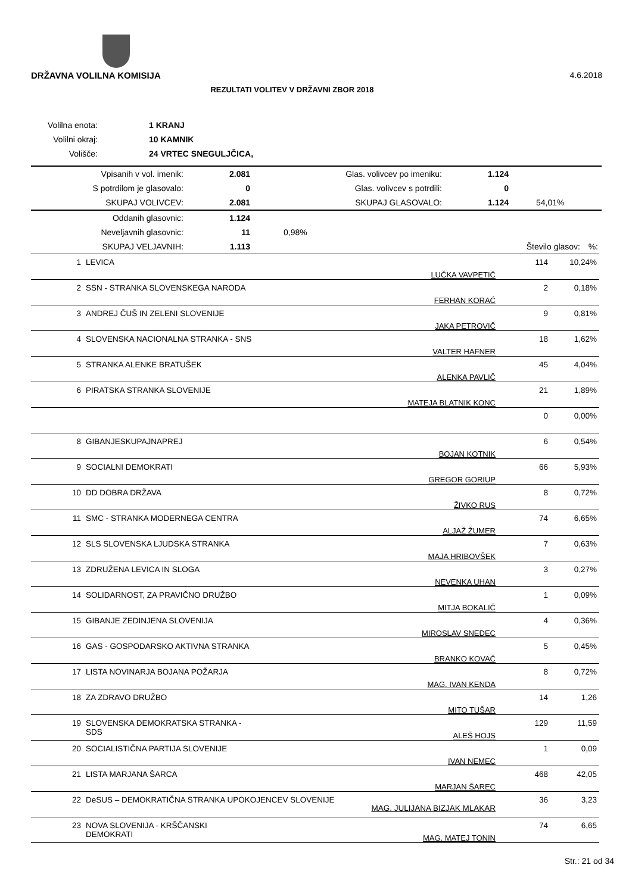DRŽAVNA VOLILNA KOMISIJA 4.6.2018
REZULTATI VOLITEV V DRŽAVNI ZBOR 2018
| Volilna enota: | 1 KRANJ |
| Volilni okraj: | 10 KAMNIK |
| Volišče: | 24 VRTEC SNEGULJČICA, |
| Vpisanih v vol. imenik: | 2.081 | Glas. volivcev po imeniku: | 1.124 | |
| S potrdilom je glasovalo: | 0 | Glas. volivcev s potrdili: | 0 | |
| SKUPAJ VOLIVCEV: | 2.081 | SKUPAJ GLASOVALO: | 1.124 | 54,01% |
| Oddanih glasovnic: | 1.124 | | | |
| Neveljavnih glasovnic: | 11 | 0,98% | | |
| SKUPAJ VELJAVNIH: | 1.113 | | Število glasov: | %: |
| 1 | LEVICA | LUČKA VAVPETIČ | 114 | 10,24% |
| 2 | SSN - STRANKA SLOVENSKEGA NARODA | FERHAN KORAĆ | 2 | 0,18% |
| 3 | ANDREJ ČUŠ IN ZELENI SLOVENIJE | JAKA PETROVIČ | 9 | 0,81% |
| 4 | SLOVENSKA NACIONALNA STRANKA - SNS | VALTER HAFNER | 18 | 1,62% |
| 5 | STRANKA ALENKE BRATUŠEK | ALENKA PAVLIČ | 45 | 4,04% |
| 6 | PIRATSKA STRANKA SLOVENIJE | MATEJA BLATNIK KONC | 21 | 1,89% |
| | | | 0 | 0,00% |
| 8 | GIBANJESKUPAJNAPREJ | BOJAN KOTNIK | 6 | 0,54% |
| 9 | SOCIALNI DEMOKRATI | GREGOR GORIUP | 66 | 5,93% |
| 10 | DD DOBRA DRŽAVA | ŽIVKO RUS | 8 | 0,72% |
| 11 | SMC - STRANKA MODERNEGA CENTRA | ALJAŽ ŽUMER | 74 | 6,65% |
| 12 | SLS SLOVENSKA LJUDSKA STRANKA | MAJA HRIBOVŠEK | 7 | 0,63% |
| 13 | ZDRUŽENA LEVICA IN SLOGA | NEVENKA UHAN | 3 | 0,27% |
| 14 | SOLIDARNOST, ZA PRAVIČNO DRUŽBO | MITJA BOKALIČ | 1 | 0,09% |
| 15 | GIBANJE ZEDINJENA SLOVENIJA | MIROSLAV SNEDEC | 4 | 0,36% |
| 16 | GAS - GOSPODARSKO AKTIVNA STRANKA | BRANKO KOVAČ | 5 | 0,45% |
| 17 | LISTA NOVINARJA BOJANA POŽARJA | MAG. IVAN KENDA | 8 | 0,72% |
| 18 | ZA ZDRAVO DRUŽBO | MITO TUŠAR | 14 | 1,26 |
| 19 | SLOVENSKA DEMOKRATSKA STRANKA - SDS | ALEŠ HOJS | 129 | 11,59 |
| 20 | SOCIALISTIČNA PARTIJA SLOVENIJE | IVAN NEMEC | 1 | 0,09 |
| 21 | LISTA MARJANA ŠARCA | MARJAN ŠAREC | 468 | 42,05 |
| 22 | DeSUS – DEMOKRATIČNA STRANKA UPOKOJENCEV SLOVENIJE MAG. JULIJANA BIZJAK MLAKAR | | 36 | 3,23 |
| 23 | NOVA SLOVENIJA - KRŠČANSKI DEMOKRATI | MAG. MATEJ TONIN | 74 | 6,65 |
Str.: 21 od 34